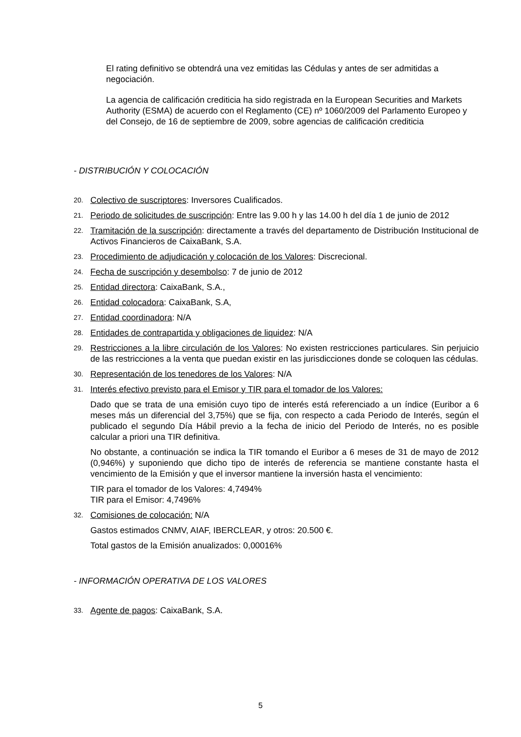El rating definitivo se obtendrá una vez emitidas las Cédulas y antes de ser admitidas a negociación.
La agencia de calificación crediticia ha sido registrada en la European Securities and Markets Authority (ESMA) de acuerdo con el Reglamento (CE) nº 1060/2009 del Parlamento Europeo y del Consejo, de 16 de septiembre de 2009, sobre agencias de calificación crediticia
- DISTRIBUCIÓN Y COLOCACIÓN
20. Colectivo de suscriptores: Inversores Cualificados.
21. Periodo de solicitudes de suscripción: Entre las 9.00 h y las 14.00 h del día 1 de junio de 2012
22. Tramitación de la suscripción: directamente a través del departamento de Distribución Institucional de Activos Financieros de CaixaBank, S.A.
23. Procedimiento de adjudicación y colocación de los Valores: Discrecional.
24. Fecha de suscripción y desembolso: 7 de junio de 2012
25. Entidad directora: CaixaBank, S.A.,
26. Entidad colocadora: CaixaBank, S.A,
27. Entidad coordinadora: N/A
28. Entidades de contrapartida y obligaciones de liquidez: N/A
29. Restricciones a la libre circulación de los Valores: No existen restricciones particulares. Sin perjuicio de las restricciones a la venta que puedan existir en las jurisdicciones donde se coloquen las cédulas.
30. Representación de los tenedores de los Valores: N/A
31. Interés efectivo previsto para el Emisor y TIR para el tomador de los Valores:
Dado que se trata de una emisión cuyo tipo de interés está referenciado a un índice (Euribor a 6 meses más un diferencial del 3,75%) que se fija, con respecto a cada Periodo de Interés, según el publicado el segundo Día Hábil previo a la fecha de inicio del Periodo de Interés, no es posible calcular a priori una TIR definitiva.
No obstante, a continuación se indica la TIR tomando el Euribor a 6 meses de 31 de mayo de 2012 (0,946%) y suponiendo que dicho tipo de interés de referencia se mantiene constante hasta el vencimiento de la Emisión y que el inversor mantiene la inversión hasta el vencimiento:
TIR para el tomador de los Valores: 4,7494%
TIR para el Emisor: 4,7496%
32. Comisiones de colocación: N/A
Gastos estimados CNMV, AIAF, IBERCLEAR, y otros: 20.500 €.
Total gastos de la Emisión anualizados: 0,00016%
- INFORMACIÓN OPERATIVA DE LOS VALORES
33. Agente de pagos: CaixaBank, S.A.
5